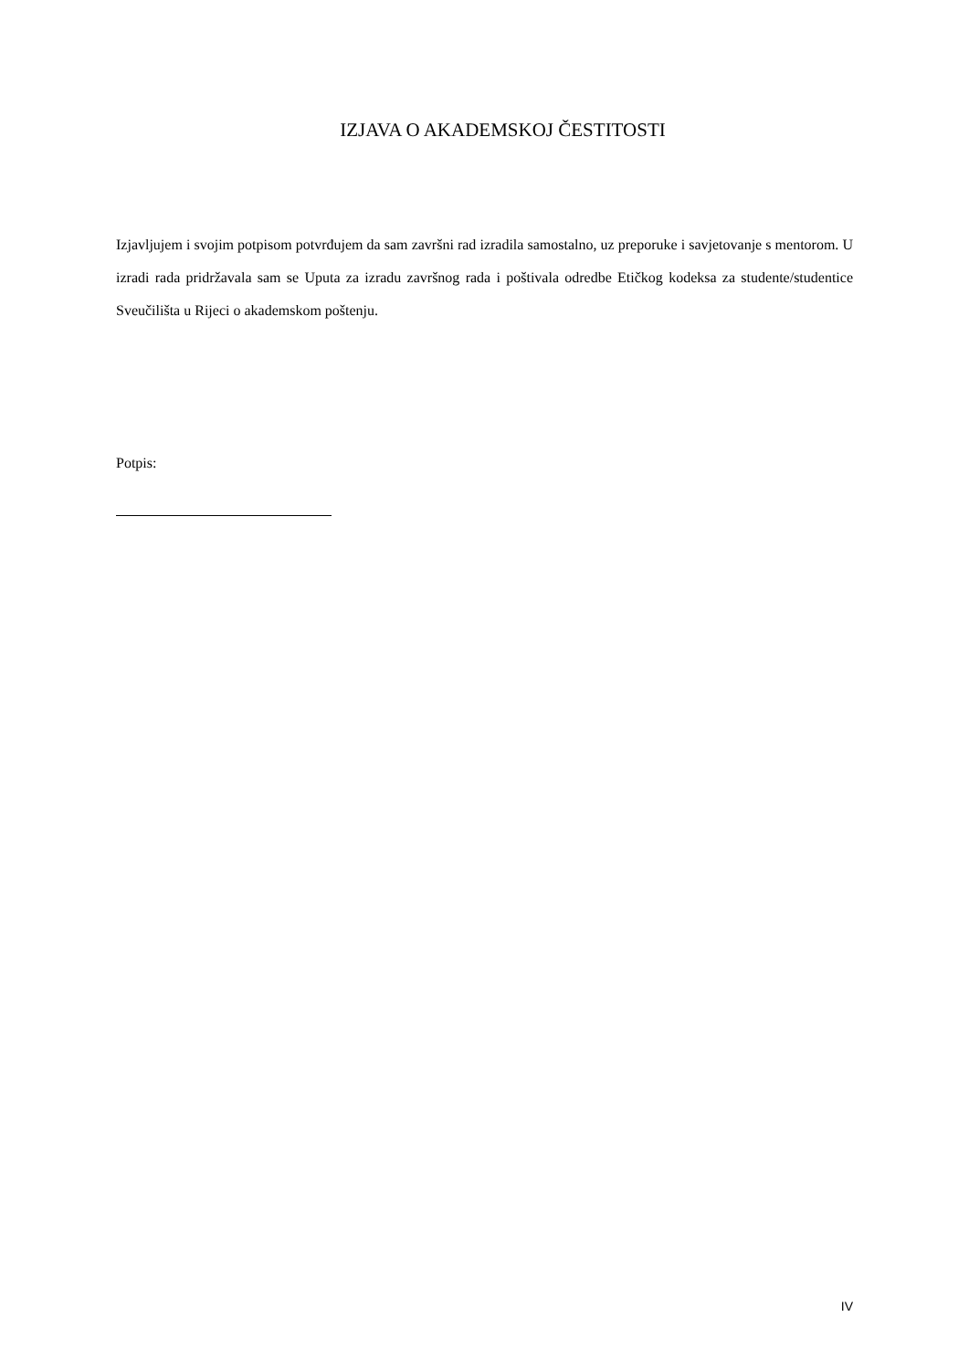IZJAVA O AKADEMSKOJ ČESTITOSTI
Izjavljujem i svojim potpisom potvrđujem da sam završni rad izradila samostalno, uz preporuke i savjetovanje s mentorom. U izradi rada pridržavala sam se Uputa za izradu završnog rada i poštivala odredbe Etičkog kodeksa za studente/studentice Sveučilišta u Rijeci o akademskom poštenju.
Potpis:
IV